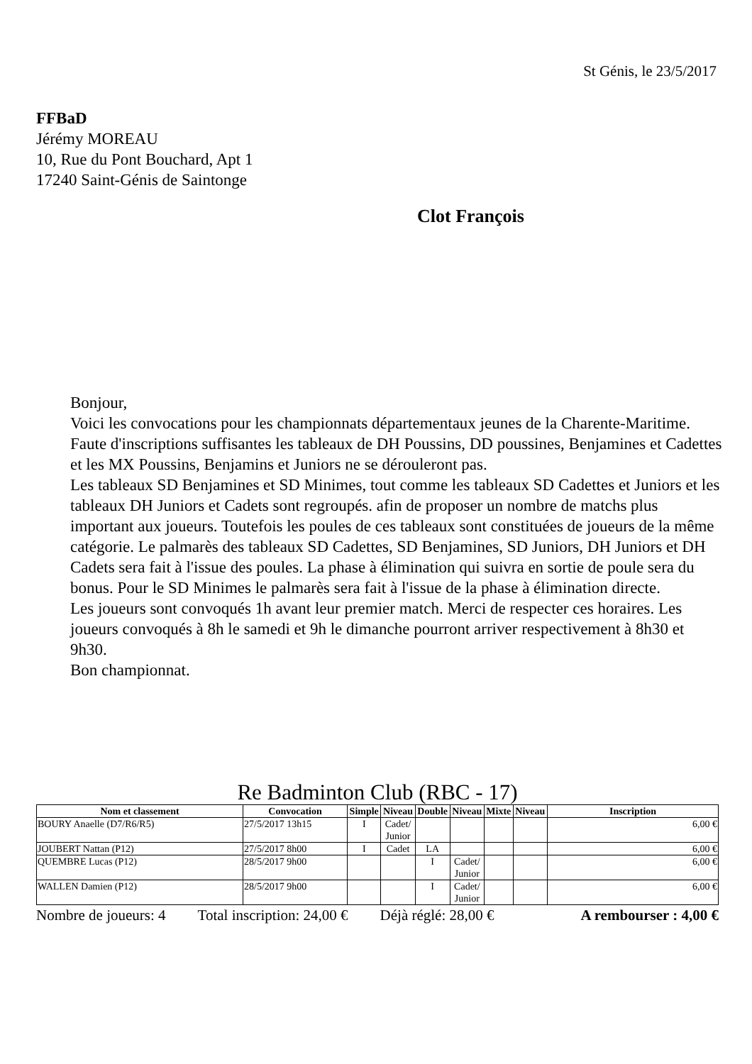St Génis, le 23/5/2017
FFBaD
Jérémy MOREAU
10, Rue du Pont Bouchard, Apt 1
17240 Saint-Génis de Saintonge
Clot François
Bonjour,
Voici les convocations pour les championnats départementaux jeunes de la Charente-Maritime.
Faute d'inscriptions suffisantes les tableaux de DH Poussins, DD poussines, Benjamines et Cadettes et les MX Poussins, Benjamins et Juniors ne se dérouleront pas.
Les tableaux SD Benjamines et SD Minimes, tout comme les tableaux SD Cadettes et Juniors et les tableaux DH Juniors et Cadets sont regroupés. afin de proposer un nombre de matchs plus important aux joueurs. Toutefois les poules de ces tableaux sont constituées de joueurs de la même catégorie. Le palmarès des tableaux SD Cadettes, SD Benjamines, SD Juniors, DH Juniors et DH Cadets sera fait à l'issue des poules. La phase à élimination qui suivra en sortie de poule sera du bonus. Pour le SD Minimes le palmarès sera fait à l'issue de la phase à élimination directe.
Les joueurs sont convoqués 1h avant leur premier match. Merci de respecter ces horaires. Les joueurs convoqués à 8h le samedi et 9h le dimanche pourront arriver respectivement à 8h30 et 9h30.
Bon championnat.
Re Badminton Club (RBC - 17)
| Nom et classement | Convocation | Simple | Niveau | Double | Niveau | Mixte | Niveau | Inscription |
| --- | --- | --- | --- | --- | --- | --- | --- | --- |
| BOURY Anaelle (D7/R6/R5) | 27/5/2017 13h15 | I | Cadet/ Junior | | | | | 6,00 € |
| JOUBERT Nattan (P12) | 27/5/2017 8h00 | I | Cadet | LA | | | | 6,00 € |
| QUEMBRE Lucas (P12) | 28/5/2017 9h00 | | | I | Cadet/ Junior | | | 6,00 € |
| WALLEN Damien (P12) | 28/5/2017 9h00 | | | I | Cadet/ Junior | | | 6,00 € |
Nombre de joueurs: 4 Total inscription: 24,00 € Déjà réglé: 28,00 € A rembourser : 4,00 €